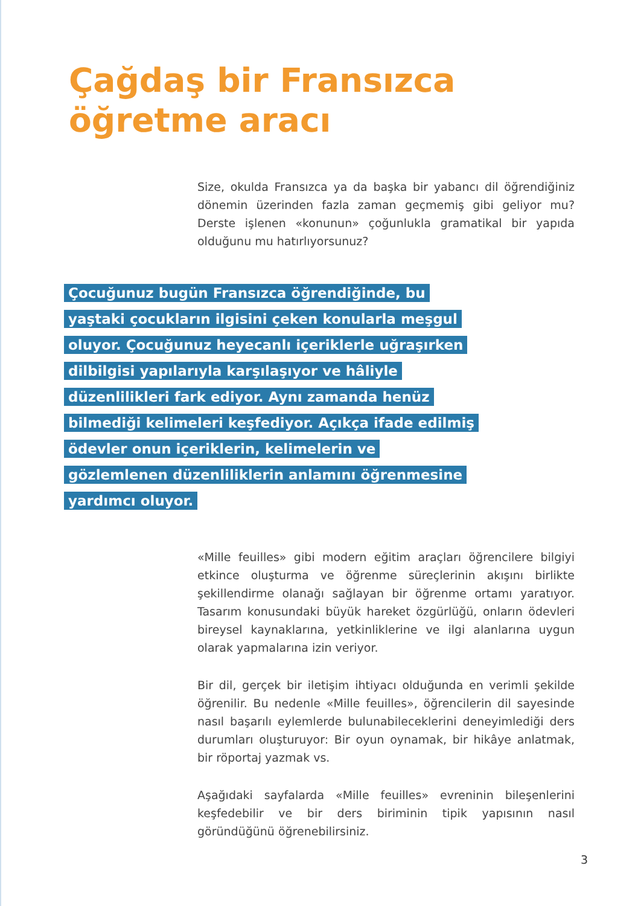Çağdaş bir Fransızca öğretme aracı
Size, okulda Fransızca ya da başka bir yabancı dil öğrendiğiniz dönemin üzerinden fazla zaman geçmemiş gibi geliyor mu? Derste işlenen «konunun» çoğunlukla gramatikal bir yapıda olduğunu mu hatırlıyorsunuz?
Çocuğunuz bugün Fransızca öğrendiğinde, bu yaştaki çocukların ilgisini çeken konularla meşgul oluyor. Çocuğunuz heyecanlı içeriklerle uğraşırken dilbilgisi yapılarıyla karşılaşıyor ve hâliyle düzenlilikleri fark ediyor. Aynı zamanda henüz bilmediği kelimeleri keşfediyor. Açıkça ifade edilmiş ödevler onun içeriklerin, kelimelerin ve gözlemlenen düzenliliklerin anlamını öğrenmesine yardımcı oluyor.
«Mille feuilles» gibi modern eğitim araçları öğrencilere bilgiyi etkince oluşturma ve öğrenme süreçlerinin akışını birlikte şekillendirme olanağı sağlayan bir öğrenme ortamı yaratıyor. Tasarım konusundaki büyük hareket özgürlüğü, onların ödevleri bireysel kaynaklarına, yetkinliklerine ve ilgi alanlarına uygun olarak yapmalarına izin veriyor.
Bir dil, gerçek bir iletişim ihtiyacı olduğunda en verimli şekilde öğrenilir. Bu nedenle «Mille feuilles», öğrencilerin dil sayesinde nasıl başarılı eylemlerde bulunabileceklerini deneyimlediği ders durumları oluşturuyor: Bir oyun oynamak, bir hikâye anlatmak, bir röportaj yazmak vs.
Aşağıdaki sayfalarda «Mille feuilles» evreninin bileşenlerini keşfedebilir ve bir ders biriminin tipik yapısının nasıl göründüğünü öğrenebilirsiniz.
3